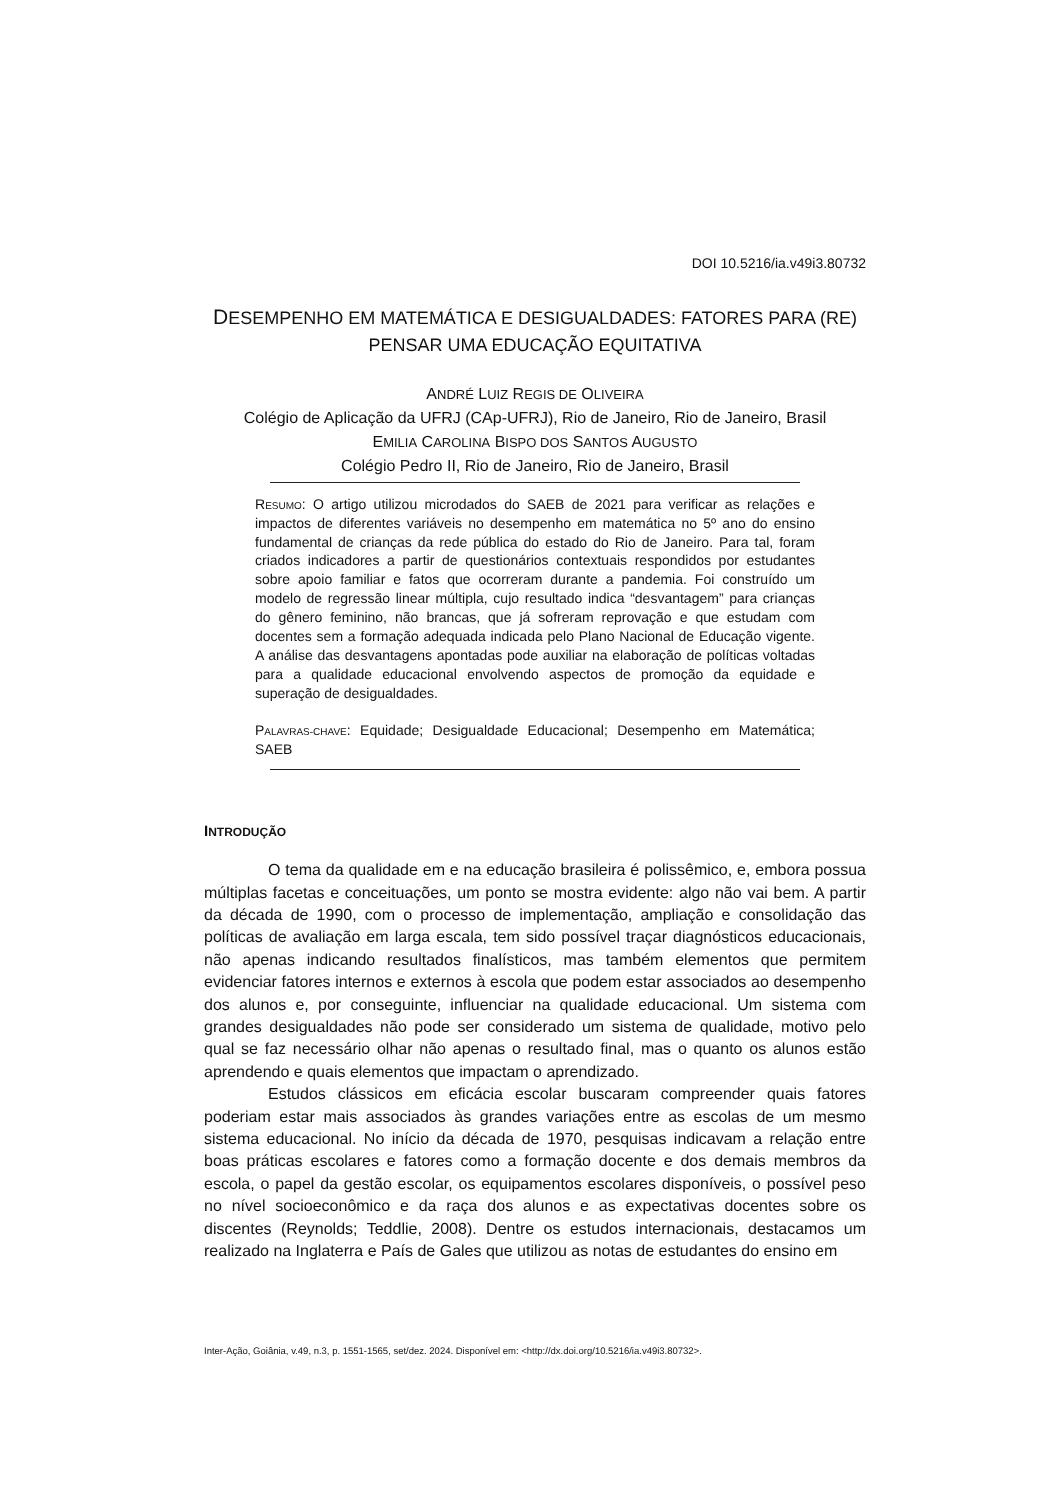DOI 10.5216/ia.v49i3.80732
DESEMPENHO EM MATEMÁTICA E DESIGUALDADES: FATORES PARA (RE) PENSAR UMA EDUCAÇÃO EQUITATIVA
ANDRÉ LUIZ REGIS DE OLIVEIRA
Colégio de Aplicação da UFRJ (CAp-UFRJ), Rio de Janeiro, Rio de Janeiro, Brasil
EMILIA CAROLINA BISPO DOS SANTOS AUGUSTO
Colégio Pedro II, Rio de Janeiro, Rio de Janeiro, Brasil
RESUMO: O artigo utilizou microdados do SAEB de 2021 para verificar as relações e impactos de diferentes variáveis no desempenho em matemática no 5º ano do ensino fundamental de crianças da rede pública do estado do Rio de Janeiro. Para tal, foram criados indicadores a partir de questionários contextuais respondidos por estudantes sobre apoio familiar e fatos que ocorreram durante a pandemia. Foi construído um modelo de regressão linear múltipla, cujo resultado indica “desvantagem” para crianças do gênero feminino, não brancas, que já sofreram reprovação e que estudam com docentes sem a formação adequada indicada pelo Plano Nacional de Educação vigente. A análise das desvantagens apontadas pode auxiliar na elaboração de políticas voltadas para a qualidade educacional envolvendo aspectos de promoção da equidade e superação de desigualdades.
PALAVRAS-CHAVE: Equidade; Desigualdade Educacional; Desempenho em Matemática; SAEB
INTRODUÇÃO
O tema da qualidade em e na educação brasileira é polissêmico, e, embora possua múltiplas facetas e conceituações, um ponto se mostra evidente: algo não vai bem. A partir da década de 1990, com o processo de implementação, ampliação e consolidação das políticas de avaliação em larga escala, tem sido possível traçar diagnósticos educacionais, não apenas indicando resultados finalísticos, mas também elementos que permitem evidenciar fatores internos e externos à escola que podem estar associados ao desempenho dos alunos e, por conseguinte, influenciar na qualidade educacional. Um sistema com grandes desigualdades não pode ser considerado um sistema de qualidade, motivo pelo qual se faz necessário olhar não apenas o resultado final, mas o quanto os alunos estão aprendendo e quais elementos que impactam o aprendizado.
Estudos clássicos em eficácia escolar buscaram compreender quais fatores poderiam estar mais associados às grandes variações entre as escolas de um mesmo sistema educacional. No início da década de 1970, pesquisas indicavam a relação entre boas práticas escolares e fatores como a formação docente e dos demais membros da escola, o papel da gestão escolar, os equipamentos escolares disponíveis, o possível peso no nível socioeconômico e da raça dos alunos e as expectativas docentes sobre os discentes (Reynolds; Teddlie, 2008). Dentre os estudos internacionais, destacamos um realizado na Inglaterra e País de Gales que utilizou as notas de estudantes do ensino em
Inter-Ação, Goiânia, v.49, n.3, p. 1551-1565, set/dez. 2024. Disponível em: <http://dx.doi.org/10.5216/ia.v49i3.80732>.